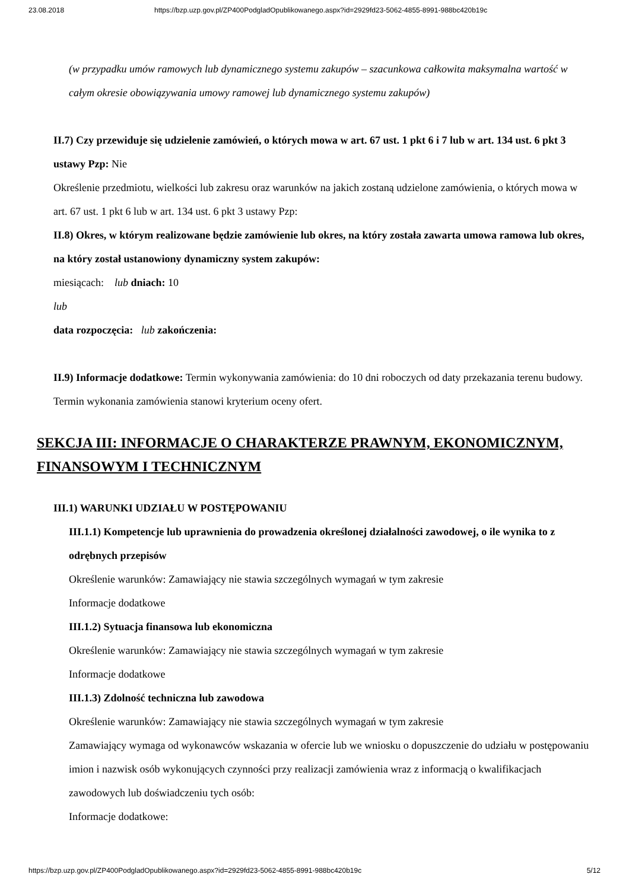23.08.2018 https://bzp.uzp.gov.pl/ZP400PodgladOpublikowanego.aspx?id=2929fd23-5062-4855-8991-988bc420b19c
(w przypadku umów ramowych lub dynamicznego systemu zakupów – szacunkowa całkowita maksymalna wartość w całym okresie obowiązywania umowy ramowej lub dynamicznego systemu zakupów)
II.7) Czy przewiduje się udzielenie zamówień, o których mowa w art. 67 ust. 1 pkt 6 i 7 lub w art. 134 ust. 6 pkt 3 ustawy Pzp: Nie
Określenie przedmiotu, wielkości lub zakresu oraz warunków na jakich zostaną udzielone zamówienia, o których mowa w art. 67 ust. 1 pkt 6 lub w art. 134 ust. 6 pkt 3 ustawy Pzp:
II.8) Okres, w którym realizowane będzie zamówienie lub okres, na który została zawarta umowa ramowa lub okres, na który został ustanowiony dynamiczny system zakupów:
miesiącach: lub dniach: 10
lub
data rozpoczęcia: lub zakończenia:
II.9) Informacje dodatkowe: Termin wykonywania zamówienia: do 10 dni roboczych od daty przekazania terenu budowy. Termin wykonania zamówienia stanowi kryterium oceny ofert.
SEKCJA III: INFORMACJE O CHARAKTERZE PRAWNYM, EKONOMICZNYM, FINANSOWYM I TECHNICZNYM
III.1) WARUNKI UDZIAŁU W POSTĘPOWANIU
III.1.1) Kompetencje lub uprawnienia do prowadzenia określonej działalności zawodowej, o ile wynika to z odrębnych przepisów
Określenie warunków: Zamawiający nie stawia szczególnych wymagań w tym zakresie
Informacje dodatkowe
III.1.2) Sytuacja finansowa lub ekonomiczna
Określenie warunków: Zamawiający nie stawia szczególnych wymagań w tym zakresie
Informacje dodatkowe
III.1.3) Zdolność techniczna lub zawodowa
Określenie warunków: Zamawiający nie stawia szczególnych wymagań w tym zakresie
Zamawiający wymaga od wykonawców wskazania w ofercie lub we wniosku o dopuszczenie do udziału w postępowaniu imion i nazwisk osób wykonujących czynności przy realizacji zamówienia wraz z informacją o kwalifikacjach zawodowych lub doświadczeniu tych osób:
Informacje dodatkowe:
https://bzp.uzp.gov.pl/ZP400PodgladOpublikowanego.aspx?id=2929fd23-5062-4855-8991-988bc420b19c 5/12